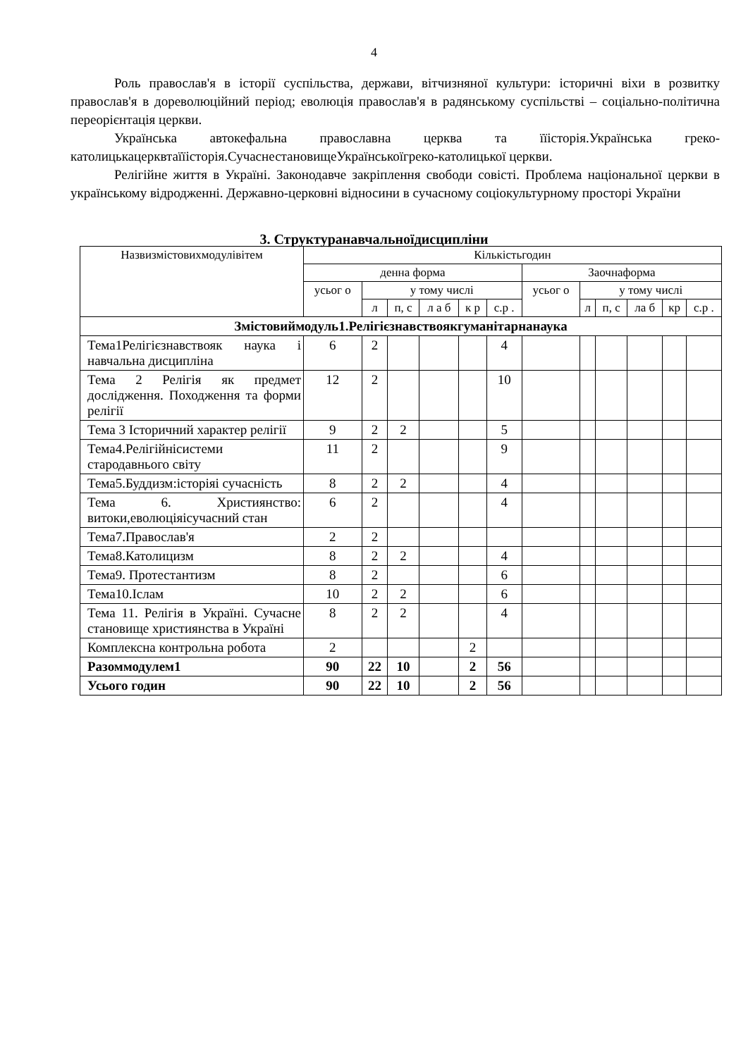4
Роль православ'я в історії суспільства, держави, вітчизняної культури: історичні віхи в розвитку православ'я в дореволюційний період; еволюція православ'я в радянському суспільстві – соціально-політична переорієнтація церкви.
Українська автокефальна православна церква та їїісторія.Українська греко-католицькацерквтаїїісторія.СучаснестановищеУкраїнськоїгреко-католицької церкви.
Релігійне життя в Україні. Законодавче закріплення свободи совісті. Проблема національної церкви в українському відродженні. Державно-церковні відносини в сучасному соціокультурному просторі України
3. Структуранавчальноїдисципліни
| Назвизмістовихмодулівітем | Кількістьгодин | | | | | | | | | | | |
| --- | --- | --- | --- | --- | --- | --- | --- | --- | --- | --- | --- | --- |
| | денна форма | | | | | | Заочнаформа | | | | | |
| | усьог о | у тому числі | | | | | усьог о | у тому числі | | | | |
| | | л | п, с | л а б | к р | с.р . | | л | п, с | ла б | кр | с.р . |
| Змістовиймодуль1.Релігієзнавствоякгуманітарнанаука | | | | | | | | | | | | |
| Тема1Релігієзнавствояк наука і навчальна дисципліна | 6 | 2 | | | | 4 | | | | | | |
| Тема 2 Релігія як предмет дослідження. Походження та форми релігії | 12 | 2 | | | | 10 | | | | | | |
| Тема 3 Історичний характер релігії | 9 | 2 | 2 | | | 5 | | | | | | |
| Тема4.Релігійнісистеми стародавнього світу | 11 | 2 | | | | 9 | | | | | | |
| Тема5.Буддизм:історіяі сучасність | 8 | 2 | 2 | | | 4 | | | | | | |
| Тема 6. Християнство: витоки,еволюціяісучасний стан | 6 | 2 | | | | 4 | | | | | | |
| Тема7.Православ'я | 2 | 2 | | | | | | | | | | |
| Тема8.Католицизм | 8 | 2 | 2 | | | 4 | | | | | | |
| Тема9. Протестантизм | 8 | 2 | | | | 6 | | | | | | |
| Тема10.Іслам | 10 | 2 | 2 | | | 6 | | | | | | |
| Тема 11. Релігія в Україні. Сучасне становище християнства в Україні | 8 | 2 | 2 | | | 4 | | | | | | |
| Комплексна контрольна робота | 2 | | | | 2 | | | | | | | |
| Разоммодулем1 | 90 | 22 | 10 | | 2 | 56 | | | | | | |
| Усього годин | 90 | 22 | 10 | | 2 | 56 | | | | | | |